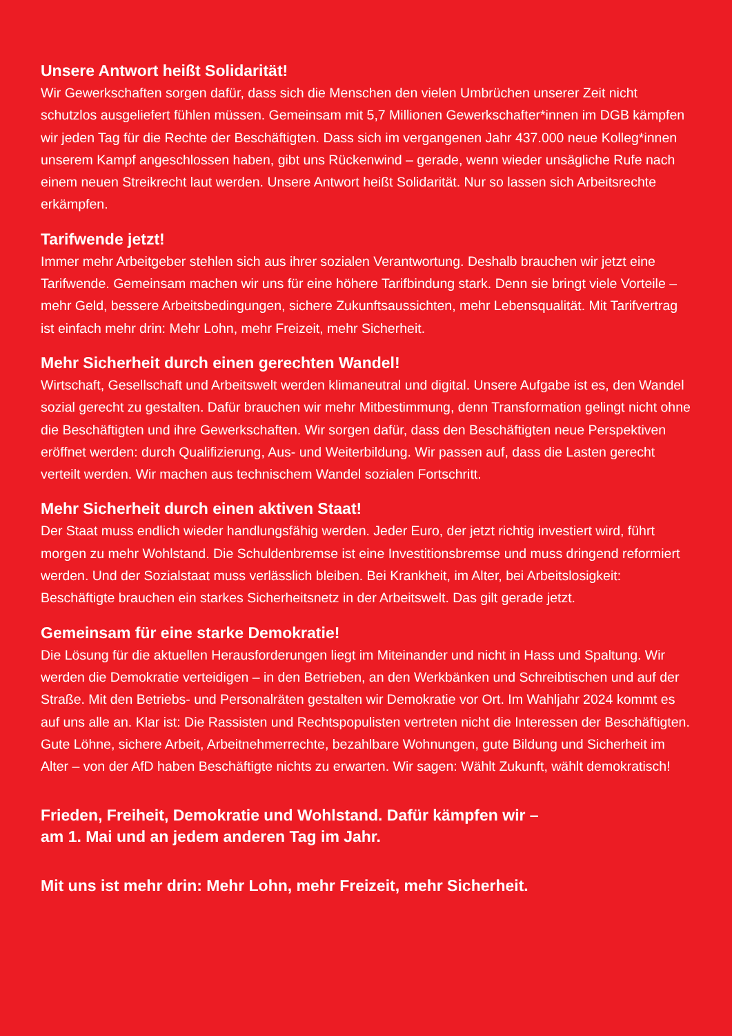Unsere Antwort heißt Solidarität!
Wir Gewerkschaften sorgen dafür, dass sich die Menschen den vielen Umbrüchen unserer Zeit nicht schutzlos ausgeliefert fühlen müssen. Gemeinsam mit 5,7 Millionen Gewerkschafter*innen im DGB kämpfen wir jeden Tag für die Rechte der Beschäftigten. Dass sich im vergangenen Jahr 437.000 neue Kolleg*innen unserem Kampf angeschlossen haben, gibt uns Rückenwind – gerade, wenn wieder unsägliche Rufe nach einem neuen Streikrecht laut werden. Unsere Antwort heißt Solidarität. Nur so lassen sich Arbeitsrechte erkämpfen.
Tarifwende jetzt!
Immer mehr Arbeitgeber stehlen sich aus ihrer sozialen Verantwortung. Deshalb brauchen wir jetzt eine Tarifwende. Gemeinsam machen wir uns für eine höhere Tarifbindung stark. Denn sie bringt viele Vorteile – mehr Geld, bessere Arbeitsbedingungen, sichere Zukunftsaussichten, mehr Lebensqualität. Mit Tarifvertrag ist einfach mehr drin: Mehr Lohn, mehr Freizeit, mehr Sicherheit.
Mehr Sicherheit durch einen gerechten Wandel!
Wirtschaft, Gesellschaft und Arbeitswelt werden klimaneutral und digital. Unsere Aufgabe ist es, den Wandel sozial gerecht zu gestalten. Dafür brauchen wir mehr Mitbestimmung, denn Transformation gelingt nicht ohne die Beschäftigten und ihre Gewerkschaften. Wir sorgen dafür, dass den Beschäftigten neue Perspektiven eröffnet werden: durch Qualifizierung, Aus- und Weiterbildung. Wir passen auf, dass die Lasten gerecht verteilt werden. Wir machen aus technischem Wandel sozialen Fortschritt.
Mehr Sicherheit durch einen aktiven Staat!
Der Staat muss endlich wieder handlungsfähig werden. Jeder Euro, der jetzt richtig investiert wird, führt morgen zu mehr Wohlstand. Die Schuldenbremse ist eine Investitionsbremse und muss dringend reformiert werden. Und der Sozialstaat muss verlässlich bleiben. Bei Krankheit, im Alter, bei Arbeitslosigkeit: Beschäftigte brauchen ein starkes Sicherheitsnetz in der Arbeitswelt. Das gilt gerade jetzt.
Gemeinsam für eine starke Demokratie!
Die Lösung für die aktuellen Herausforderungen liegt im Miteinander und nicht in Hass und Spaltung. Wir werden die Demokratie verteidigen – in den Betrieben, an den Werkbänken und Schreibtischen und auf der Straße. Mit den Betriebs- und Personalräten gestalten wir Demokratie vor Ort. Im Wahljahr 2024 kommt es auf uns alle an. Klar ist: Die Rassisten und Rechtspopulisten vertreten nicht die Interessen der Beschäftigten. Gute Löhne, sichere Arbeit, Arbeitnehmerrechte, bezahlbare Wohnungen, gute Bildung und Sicherheit im Alter – von der AfD haben Beschäftigte nichts zu erwarten. Wir sagen: Wählt Zukunft, wählt demokratisch!
Frieden, Freiheit, Demokratie und Wohlstand. Dafür kämpfen wir –
am 1. Mai und an jedem anderen Tag im Jahr.
Mit uns ist mehr drin: Mehr Lohn, mehr Freizeit, mehr Sicherheit.